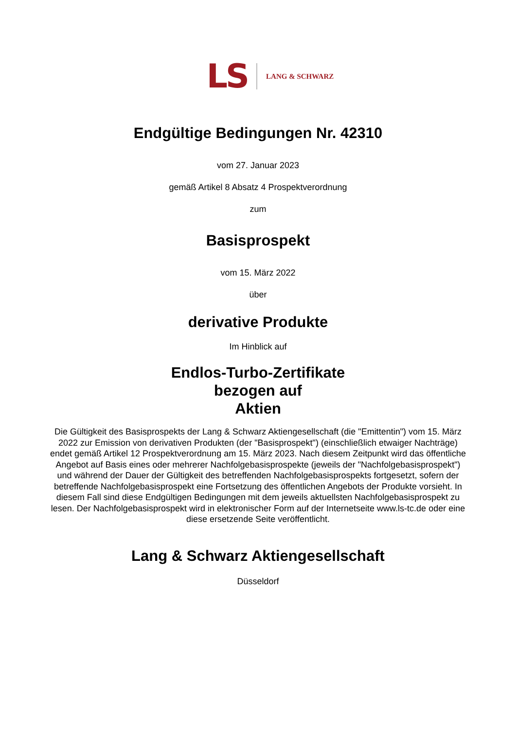LS LANG & SCHWARZ
Endgültige Bedingungen Nr. 42310
vom 27. Januar 2023
gemäß Artikel 8 Absatz 4 Prospektverordnung
zum
Basisprospekt
vom 15. März 2022
über
derivative Produkte
Im Hinblick auf
Endlos-Turbo-Zertifikate
bezogen auf
Aktien
Die Gültigkeit des Basisprospekts der Lang & Schwarz Aktiengesellschaft (die "Emittentin") vom 15. März 2022 zur Emission von derivativen Produkten (der "Basisprospekt") (einschließlich etwaiger Nachträge) endet gemäß Artikel 12 Prospektverordnung am 15. März 2023. Nach diesem Zeitpunkt wird das öffentliche Angebot auf Basis eines oder mehrerer Nachfolgebasisprospekte (jeweils der "Nachfolgebasisprospekt") und während der Dauer der Gültigkeit des betreffenden Nachfolgebasisprospekts fortgesetzt, sofern der betreffende Nachfolgebasisprospekt eine Fortsetzung des öffentlichen Angebots der Produkte vorsieht. In diesem Fall sind diese Endgültigen Bedingungen mit dem jeweils aktuellsten Nachfolgebasisprospekt zu lesen. Der Nachfolgebasisprospekt wird in elektronischer Form auf der Internetseite www.ls-tc.de oder eine diese ersetzende Seite veröffentlicht.
Lang & Schwarz Aktiengesellschaft
Düsseldorf